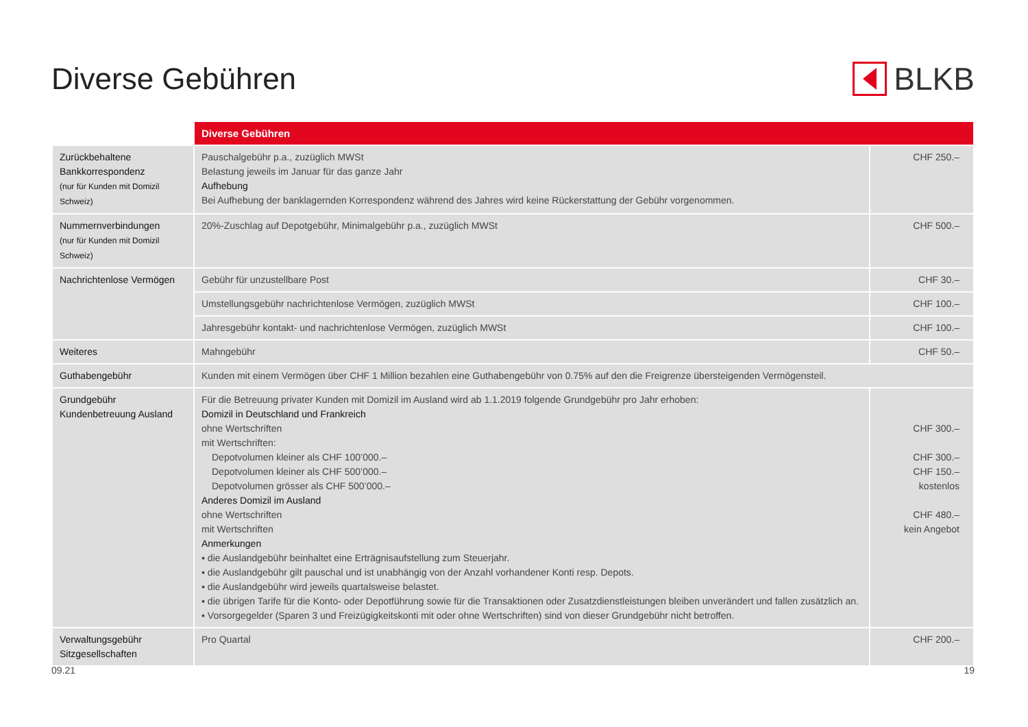Diverse Gebühren BLKB
| | Diverse Gebühren | |
| --- | --- | --- |
| Zurückbehaltene Bankkorrespondenz (nur für Kunden mit Domizil Schweiz) | Pauschalgebühr p.a., zuzüglich MWSt Belastung jeweils im Januar für das ganze Jahr Aufhebung Bei Aufhebung der banklagernden Korrespondenz während des Jahres wird keine Rückerstattung der Gebühr vorgenommen. | CHF 250.– |
| Nummernverbindungen (nur für Kunden mit Domizil Schweiz) | 20%-Zuschlag auf Depotgebühr, Minimalgebühr p.a., zuzüglich MWSt | CHF 500.– |
| Nachrichtenlose Vermögen | Gebühr für unzustellbare Post | CHF 30.– |
| | Umstellungsgebühr nachrichtenlose Vermögen, zuzüglich MWSt | CHF 100.– |
| | Jahresgebühr kontakt- und nachrichtenlose Vermögen, zuzüglich MWSt | CHF 100.– |
| Weiteres | Mahngebühr | CHF 50.– |
| Guthabengebühr | Kunden mit einem Vermögen über CHF 1 Million bezahlen eine Guthabengebühr von 0.75% auf den die Freigrenze übersteigenden Vermögensteil. | |
| Grundgebühr Kundenbetreuung Ausland | Für die Betreuung privater Kunden mit Domizil im Ausland wird ab 1.1.2019 folgende Grundgebühr pro Jahr erhoben: Domizil in Deutschland und Frankreich ohne Wertschriften mit Wertschriften: Depotvolumen kleiner als CHF 100’000.– Depotvolumen kleiner als CHF 500’000.– Depotvolumen grösser als CHF 500’000.– Anderes Domizil im Ausland ohne Wertschriften mit Wertschriften Anmerkungen ▪ die Auslandgebühr beinhaltet eine Erträgnisaufstellung zum Steuerjahr. ▪ die Auslandgebühr gilt pauschal und ist unabhängig von der Anzahl vorhandener Konti resp. Depots. ▪ die Auslandgebühr wird jeweils quartalsweise belastet. ▪ die übrigen Tarife für die Konto- oder Depotführung sowie für die Transaktionen oder Zusatzdienstleistungen bleiben unverändert und fallen zusätzlich an. ▪ Vorsorgegelder (Sparen 3 und Freizügigkeitskonti mit oder ohne Wertschriften) sind von dieser Grundgebühr nicht betroffen. | CHF 300.– CHF 300.– CHF 150.– kostenlos CHF 480.– kein Angebot |
| Verwaltungsgebühr Sitzgesellschaften | Pro Quartal | CHF 200.– |
09.21 19